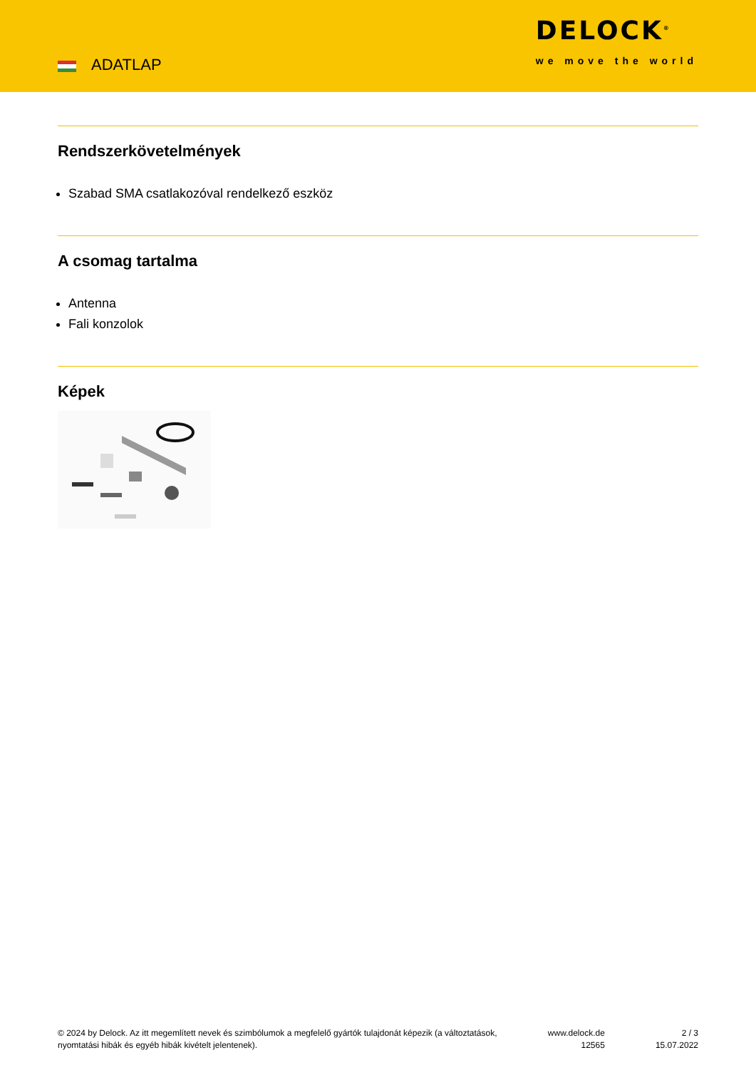ADATLAP
DELOCK<sup>®</sup>
we move the world
Rendszerkövetelmények
Szabad SMA csatlakozóval rendelkező eszköz
A csomag tartalma
Antenna
Fali konzolok
Képek
© 2024 by Delock. Az itt megemlített nevek és szimbólumok a megfelelő gyártók tulajdonát képezik (a változtatások, nyomtatási hibák és egyéb hibák kivételt jelentenek).
www.delock.de
12565
2 / 3
15.07.2022